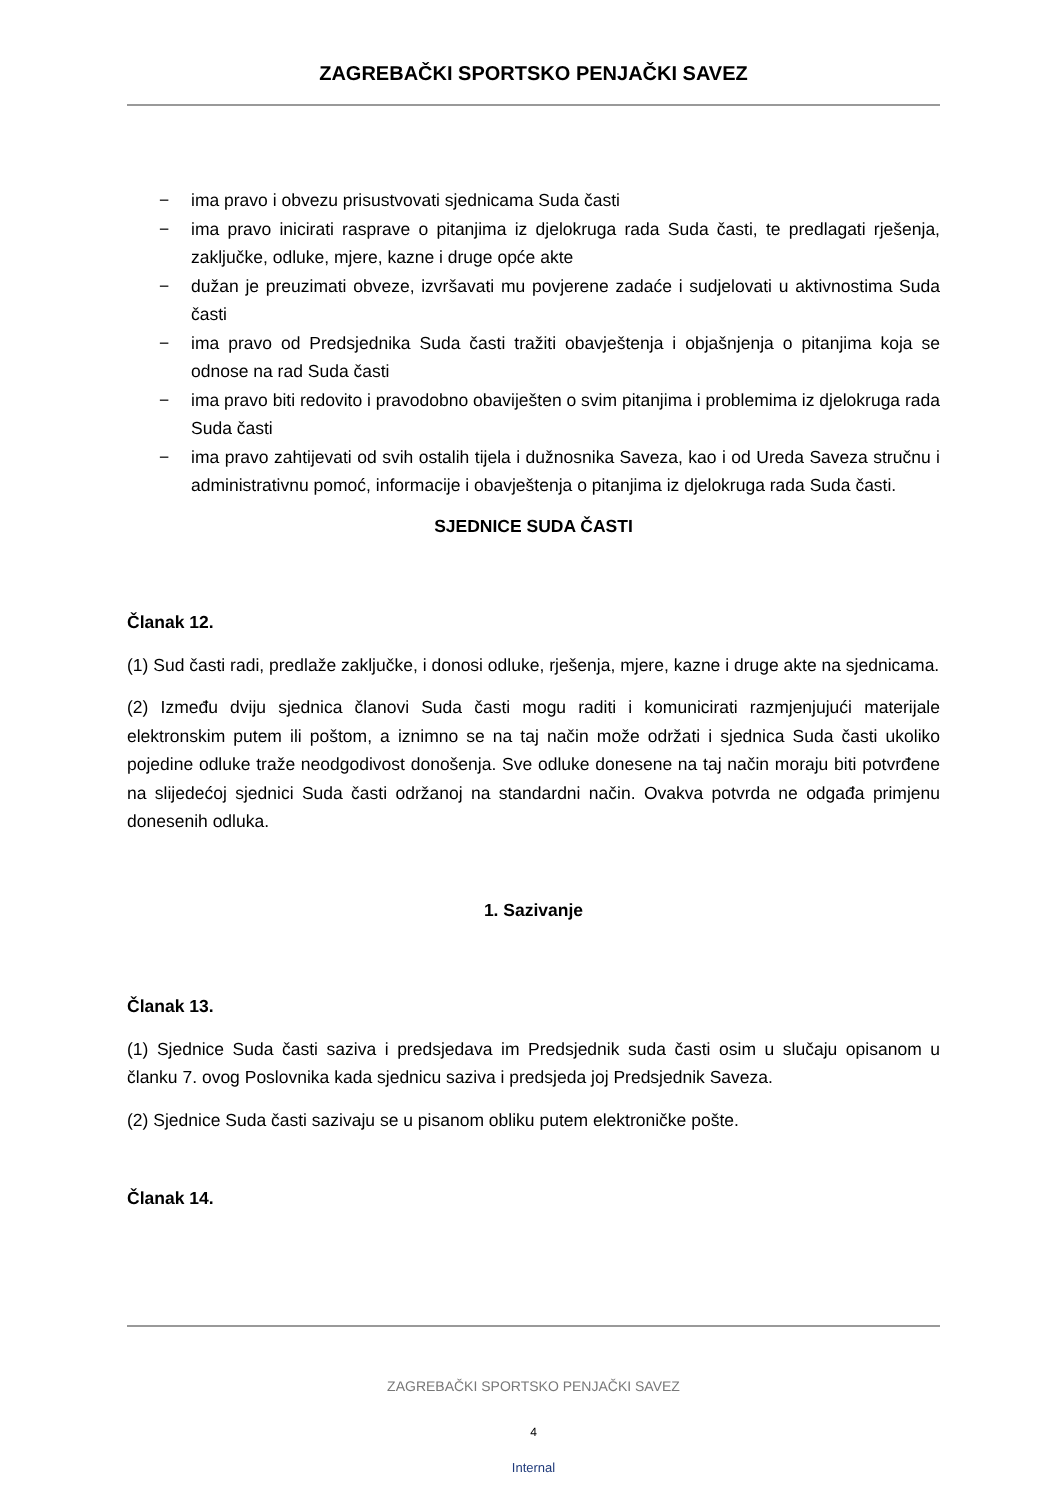ZAGREBAČKI SPORTSKO PENJAČKI SAVEZ
− ima pravo i obvezu prisustvovati sjednicama Suda časti
− ima pravo inicirati rasprave o pitanjima iz djelokruga rada Suda časti, te predlagati rješenja, zaključke, odluke, mjere, kazne i druge opće akte
− dužan je preuzimati obveze, izvršavati mu povjerene zadaće i sudjelovati u aktivnostima Suda časti
− ima pravo od Predsjednika Suda časti tražiti obavještenja i objašnjenja o pitanjima koja se odnose na rad Suda časti
− ima pravo biti redovito i pravodobno obaviješten o svim pitanjima i problemima iz djelokruga rada Suda časti
− ima pravo zahtijevati od svih ostalih tijela i dužnosnika Saveza, kao i od Ureda Saveza stručnu i administrativnu pomoć, informacije i obavještenja o pitanjima iz djelokruga rada Suda časti.
SJEDNICE SUDA ČASTI
Članak 12.
(1) Sud časti radi, predlaže zaključke, i donosi odluke, rješenja, mjere, kazne i druge akte na sjednicama.
(2) Između dviju sjednica članovi Suda časti mogu raditi i komunicirati razmjenjujući materijale elektronskim putem ili poštom, a iznimno se na taj način može održati i sjednica Suda časti ukoliko pojedine odluke traže neodgodivost donošenja. Sve odluke donesene na taj način moraju biti potvrđene na slijedećoj sjednici Suda časti održanoj na standardni način. Ovakva potvrda ne odgađa primjenu donesenih odluka.
1. Sazivanje
Članak 13.
(1) Sjednice Suda časti saziva i predsjedava im Predsjednik suda časti osim u slučaju opisanom u članku 7. ovog Poslovnika kada sjednicu saziva i predsjeda joj Predsjednik Saveza.
(2) Sjednice Suda časti sazivaju se u pisanom obliku putem elektroničke pošte.
Članak 14.
ZAGREBAČKI SPORTSKO PENJAČKI SAVEZ
4
Internal